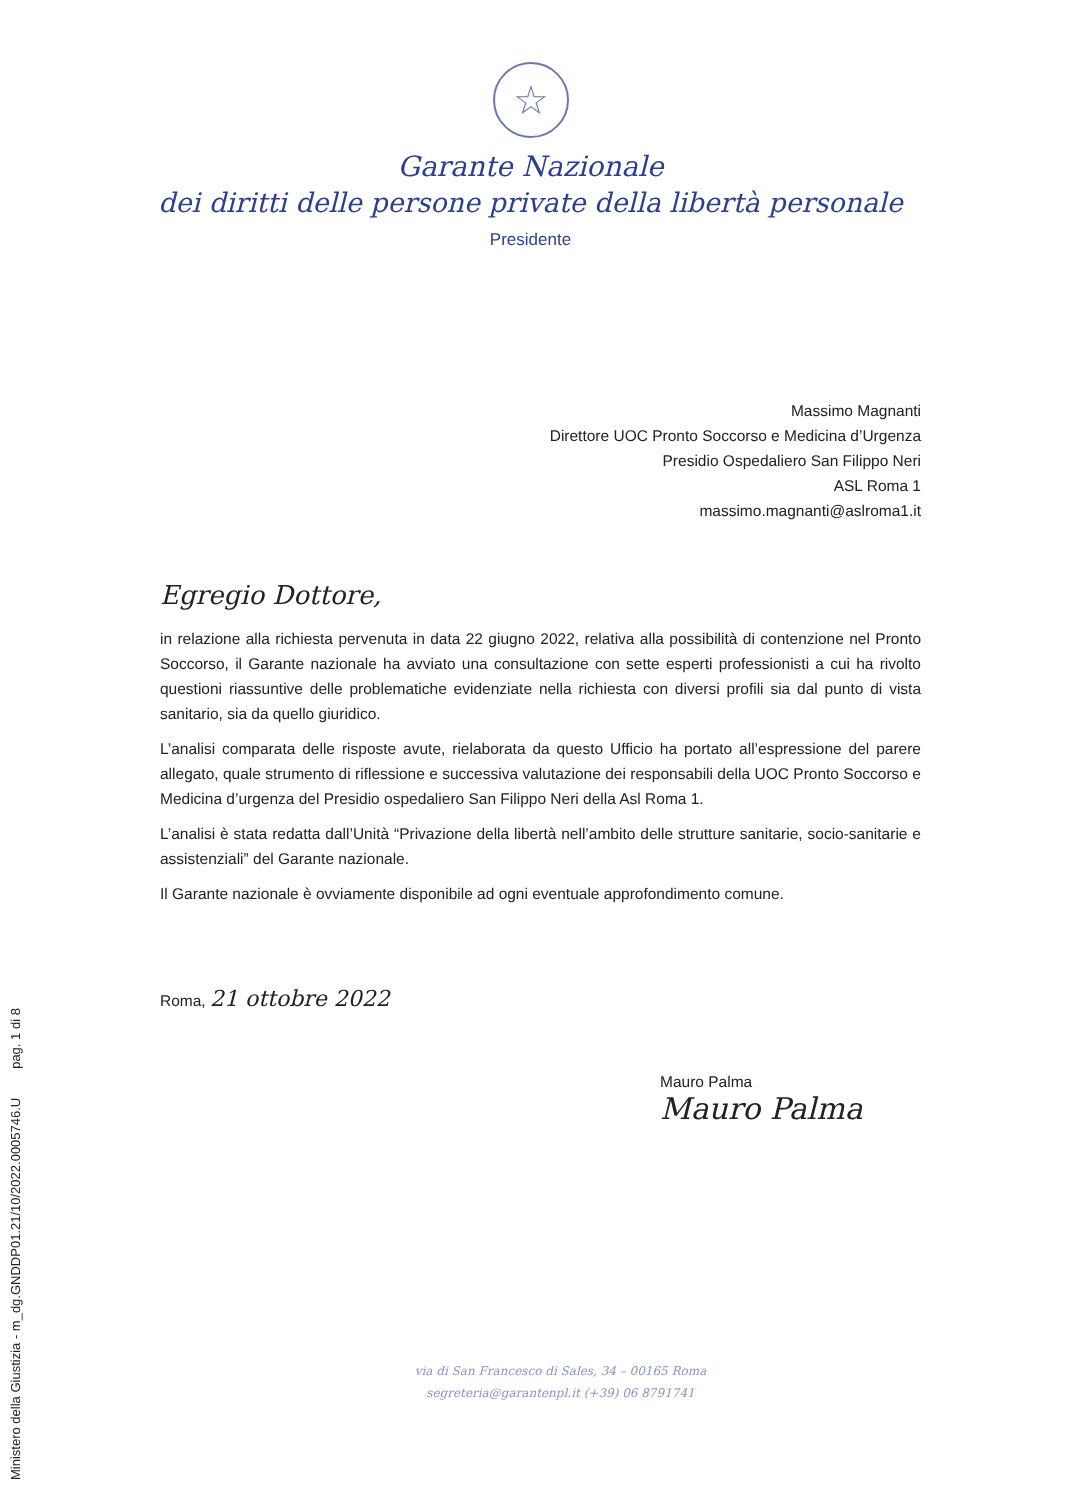☆
Garante Nazionale
dei diritti delle persone private della libertà personale
Presidente
Massimo Magnanti
Direttore UOC Pronto Soccorso e Medicina d’Urgenza
Presidio Ospedaliero San Filippo Neri
ASL Roma 1
massimo.magnanti@aslroma1.it
Egregio Dottore,
in relazione alla richiesta pervenuta in data 22 giugno 2022, relativa alla possibilità di contenzione nel Pronto Soccorso, il Garante nazionale ha avviato una consultazione con sette esperti professionisti a cui ha rivolto questioni riassuntive delle problematiche evidenziate nella richiesta con diversi profili sia dal punto di vista sanitario, sia da quello giuridico.
L’analisi comparata delle risposte avute, rielaborata da questo Ufficio ha portato all’espressione del parere allegato, quale strumento di riflessione e successiva valutazione dei responsabili della UOC Pronto Soccorso e Medicina d’urgenza del Presidio ospedaliero San Filippo Neri della Asl Roma 1.
L’analisi è stata redatta dall’Unità “Privazione della libertà nell’ambito delle strutture sanitarie, socio-sanitarie e assistenziali” del Garante nazionale.
Il Garante nazionale è ovviamente disponibile ad ogni eventuale approfondimento comune.
Roma, 21 ottobre 2022
Mauro Palma
Mauro Palma
via di San Francesco di Sales, 34 – 00165 Roma
segreteria@garantenpl.it (+39) 06 8791741
Ministero della Giustizia - m_dg.GNDDP01.21/10/2022.0005746.U pag. 1 di 8